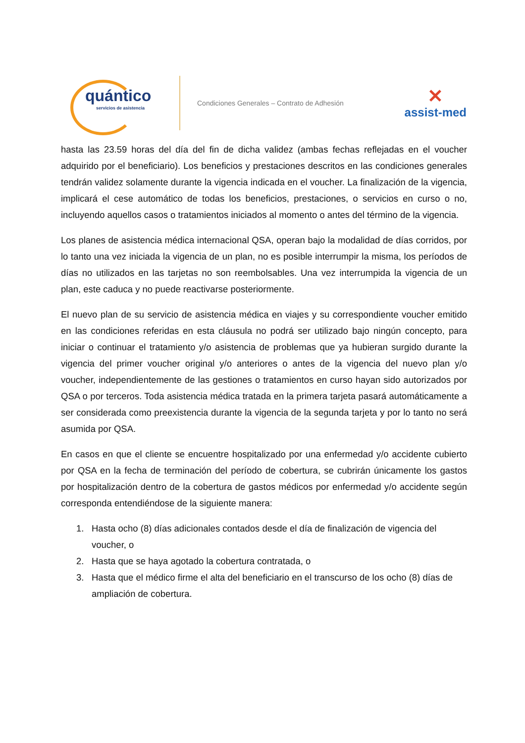quántico
servicios de asistencia
Condiciones Generales – Contrato de Adhesión
✕
assist-med
hasta las 23.59 horas del día del fin de dicha validez (ambas fechas reflejadas en el voucher adquirido por el beneficiario). Los beneficios y prestaciones descritos en las condiciones generales tendrán validez solamente durante la vigencia indicada en el voucher. La finalización de la vigencia, implicará el cese automático de todas los beneficios, prestaciones, o servicios en curso o no, incluyendo aquellos casos o tratamientos iniciados al momento o antes del término de la vigencia.
Los planes de asistencia médica internacional QSA, operan bajo la modalidad de días corridos, por lo tanto una vez iniciada la vigencia de un plan, no es posible interrumpir la misma, los períodos de días no utilizados en las tarjetas no son reembolsables. Una vez interrumpida la vigencia de un plan, este caduca y no puede reactivarse posteriormente.
El nuevo plan de su servicio de asistencia médica en viajes y su correspondiente voucher emitido en las condiciones referidas en esta cláusula no podrá ser utilizado bajo ningún concepto, para iniciar o continuar el tratamiento y/o asistencia de problemas que ya hubieran surgido durante la vigencia del primer voucher original y/o anteriores o antes de la vigencia del nuevo plan y/o voucher, independientemente de las gestiones o tratamientos en curso hayan sido autorizados por QSA o por terceros. Toda asistencia médica tratada en la primera tarjeta pasará automáticamente a ser considerada como preexistencia durante la vigencia de la segunda tarjeta y por lo tanto no será asumida por QSA.
En casos en que el cliente se encuentre hospitalizado por una enfermedad y/o accidente cubierto por QSA en la fecha de terminación del período de cobertura, se cubrirán únicamente los gastos por hospitalización dentro de la cobertura de gastos médicos por enfermedad y/o accidente según corresponda entendiéndose de la siguiente manera:
1. Hasta ocho (8) días adicionales contados desde el día de finalización de vigencia del
voucher, o
2. Hasta que se haya agotado la cobertura contratada, o
3. Hasta que el médico firme el alta del beneficiario en el transcurso de los ocho (8) días de
ampliación de cobertura.